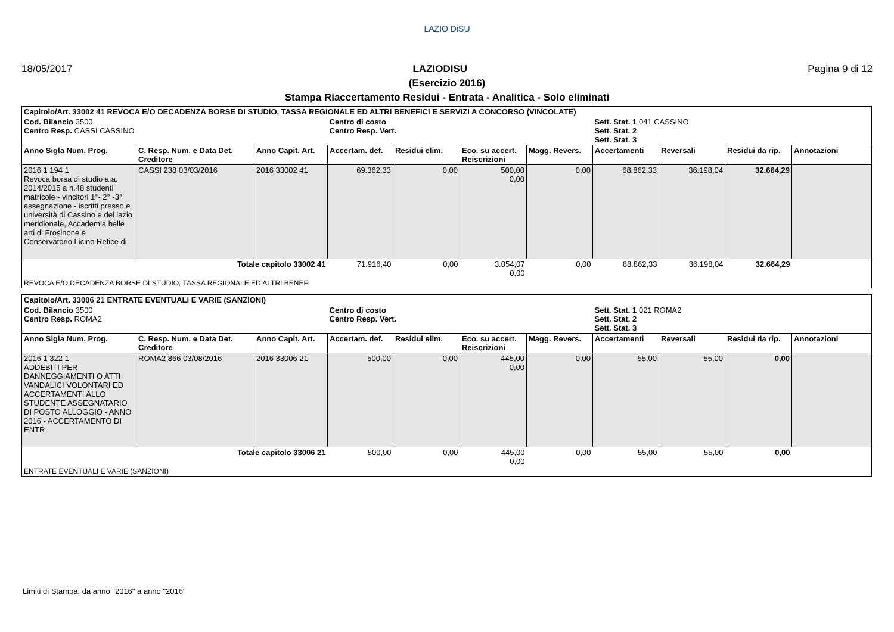LAZIO DiSU
18/05/2017 LAZIODISU Pagina 9 di 12
(Esercizio 2016)
Stampa Riaccertamento Residui - Entrata - Analitica - Solo eliminati
| Capitolo/Art. 33002 41 REVOCA E/O DECADENZA BORSE DI STUDIO, TASSA REGIONALE ED ALTRI BENEFICI E SERVIZI A CONCORSO (VINCOLATE) | | | | | | | | | | |
| Cod. Bilancio 3500 Centro Resp. CASSI CASSINO | | | Centro di costo Centro Resp. Vert. | | | | Sett. Stat. 1 041 CASSINO Sett. Stat. 2 Sett. Stat. 3 | | | |
| Anno Sigla Num. Prog. | C. Resp. Num. e Data Det. Creditore | Anno Capit. Art. | Accertam. def. | Residui elim. | Eco. su accert. Reiscrizioni | Magg. Revers. | Accertamenti | Reversali | Residui da rip. | Annotazioni |
| 2016 1 194 1 Revoca borsa di studio a.a. 2014/2015 a n.48 studenti matricole - vincitori 1°- 2° -3° assegnazione - iscritti presso e università di Cassino e del lazio meridionale, Accademia belle arti di Frosinone e Conservatorio Licino Refice di | CASSI 238 03/03/2016 | 2016 33002 41 | 69.362,33 | 0,00 | 500,00 0,00 | 0,00 | 68.862,33 | 36.198,04 | 32.664,29 | |
| Totale capitolo 33002 41 | | | 71.916,40 | 0,00 | 3.054,07 0,00 | 0,00 | 68.862,33 | 36.198,04 | 32.664,29 | |
| REVOCA E/O DECADENZA BORSE DI STUDIO, TASSA REGIONALE ED ALTRI BENEFI | | | | | | | | | | |
| Capitolo/Art. 33006 21 ENTRATE EVENTUALI E VARIE (SANZIONI) | | | | | | | | | | |
| Cod. Bilancio 3500 Centro Resp. ROMA2 | | | Centro di costo Centro Resp. Vert. | | | | Sett. Stat. 1 021 ROMA2 Sett. Stat. 2 Sett. Stat. 3 | | | |
| Anno Sigla Num. Prog. | C. Resp. Num. e Data Det. Creditore | Anno Capit. Art. | Accertam. def. | Residui elim. | Eco. su accert. Reiscrizioni | Magg. Revers. | Accertamenti | Reversali | Residui da rip. | Annotazioni |
| 2016 1 322 1 ADDEBITI PER DANNEGGIAMENTI O ATTI VANDALICI VOLONTARI ED ACCERTAMENTI ALLO STUDENTE ASSEGNATARIO DI POSTO ALLOGGIO - ANNO 2016 - ACCERTAMENTO DI ENTR | ROMA2 866 03/08/2016 | 2016 33006 21 | 500,00 | 0,00 | 445,00 0,00 | 0,00 | 55,00 | 55,00 | 0,00 | |
| Totale capitolo 33006 21 | | | 500,00 | 0,00 | 445,00 0,00 | 0,00 | 55,00 | 55,00 | 0,00 | |
| ENTRATE EVENTUALI E VARIE (SANZIONI) | | | | | | | | | | |
Limiti di Stampa: da anno "2016" a anno "2016"